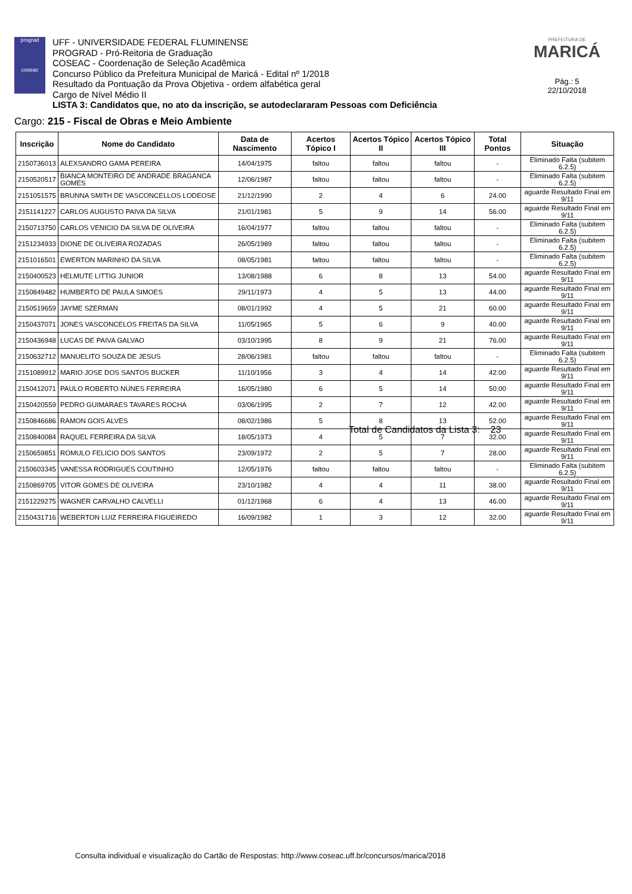prograd
coseac
UFF - UNIVERSIDADE FEDERAL FLUMINENSE
PROGRAD - Pró-Reitoria de Graduação
COSEAC - Coordenação de Seleção Acadêmica
Concurso Público da Prefeitura Municipal de Maricá - Edital nº 1/2018
Resultado da Pontuação da Prova Objetiva - ordem alfabética geral
Cargo de Nível Médio II
LISTA 3: Candidatos que, no ato da inscrição, se autodeclararam Pessoas com Deficiência
PREFEITURA DE
MARICÁ
Pág.: 5
22/10/2018
Cargo: 215 - Fiscal de Obras e Meio Ambiente
| Inscrição | Nome do Candidato | Data de Nascimento | Acertos Tópico I | Acertos Tópico II | Acertos Tópico III | Total Pontos | Situação |
| --- | --- | --- | --- | --- | --- | --- | --- |
| 2150736013 | ALEXSANDRO GAMA PEREIRA | 14/04/1975 | faltou | faltou | faltou | - | Eliminado Falta (subitem 6.2.5) |
| 2150520517 | BIANCA MONTEIRO DE ANDRADE BRAGANCA GOMES | 12/06/1987 | faltou | faltou | faltou | - | Eliminado Falta (subitem 6.2.5) |
| 2151051575 | BRUNNA SMITH DE VASCONCELLOS LODEOSE | 21/12/1990 | 2 | 4 | 6 | 24.00 | aguarde Resultado Final em 9/11 |
| 2151141227 | CARLOS AUGUSTO PAIVA DA SILVA | 21/01/1981 | 5 | 9 | 14 | 56.00 | aguarde Resultado Final em 9/11 |
| 2150713750 | CARLOS VENICIO DA SILVA DE OLIVEIRA | 16/04/1977 | faltou | faltou | faltou | - | Eliminado Falta (subitem 6.2.5) |
| 2151234933 | DIONE DE OLIVEIRA ROZADAS | 26/05/1989 | faltou | faltou | faltou | - | Eliminado Falta (subitem 6.2.5) |
| 2151016501 | EWERTON MARINHO DA SILVA | 08/05/1981 | faltou | faltou | faltou | - | Eliminado Falta (subitem 6.2.5) |
| 2150400523 | HELMUTE LITTIG JUNIOR | 13/08/1988 | 6 | 8 | 13 | 54.00 | aguarde Resultado Final em 9/11 |
| 2150849482 | HUMBERTO DE PAULA SIMOES | 29/11/1973 | 4 | 5 | 13 | 44.00 | aguarde Resultado Final em 9/11 |
| 2150519659 | JAYME SZERMAN | 08/01/1992 | 4 | 5 | 21 | 60.00 | aguarde Resultado Final em 9/11 |
| 2150437071 | JONES VASCONCELOS FREITAS DA SILVA | 11/05/1965 | 5 | 6 | 9 | 40.00 | aguarde Resultado Final em 9/11 |
| 2150436948 | LUCAS DE PAIVA GALVAO | 03/10/1995 | 8 | 9 | 21 | 76.00 | aguarde Resultado Final em 9/11 |
| 2150632712 | MANUELITO SOUZA DE JESUS | 28/06/1981 | faltou | faltou | faltou | - | Eliminado Falta (subitem 6.2.5) |
| 2151089912 | MARIO JOSE DOS SANTOS BUCKER | 11/10/1956 | 3 | 4 | 14 | 42.00 | aguarde Resultado Final em 9/11 |
| 2150412071 | PAULO ROBERTO NUNES FERREIRA | 16/05/1980 | 6 | 5 | 14 | 50.00 | aguarde Resultado Final em 9/11 |
| 2150420559 | PEDRO GUIMARAES TAVARES ROCHA | 03/06/1995 | 2 | 7 | 12 | 42.00 | aguarde Resultado Final em 9/11 |
| 2150846686 | RAMON GOIS ALVES | 08/02/1986 | 5 | 8 | 13 | 52.00 | aguarde Resultado Final em 9/11 |
| 2150840084 | RAQUEL FERREIRA DA SILVA | 18/05/1973 | 4 | 5 | 7 | 32.00 | aguarde Resultado Final em 9/11 |
| 2150659851 | ROMULO FELICIO DOS SANTOS | 23/09/1972 | 2 | 5 | 7 | 28.00 | aguarde Resultado Final em 9/11 |
| 2150603345 | VANESSA RODRIGUES COUTINHO | 12/05/1976 | faltou | faltou | faltou | - | Eliminado Falta (subitem 6.2.5) |
| 2150869705 | VITOR GOMES DE OLIVEIRA | 23/10/1982 | 4 | 4 | 11 | 38.00 | aguarde Resultado Final em 9/11 |
| 2151229275 | WAGNER CARVALHO CALVELLI | 01/12/1968 | 6 | 4 | 13 | 46.00 | aguarde Resultado Final em 9/11 |
| 2150431716 | WEBERTON LUIZ FERREIRA FIGUEIREDO | 16/09/1982 | 1 | 3 | 12 | 32.00 | aguarde Resultado Final em 9/11 |
Total de Candidatos da Lista 3: 23
Consulta individual e visualização do Cartão de Respostas: http://www.coseac.uff.br/concursos/marica/2018